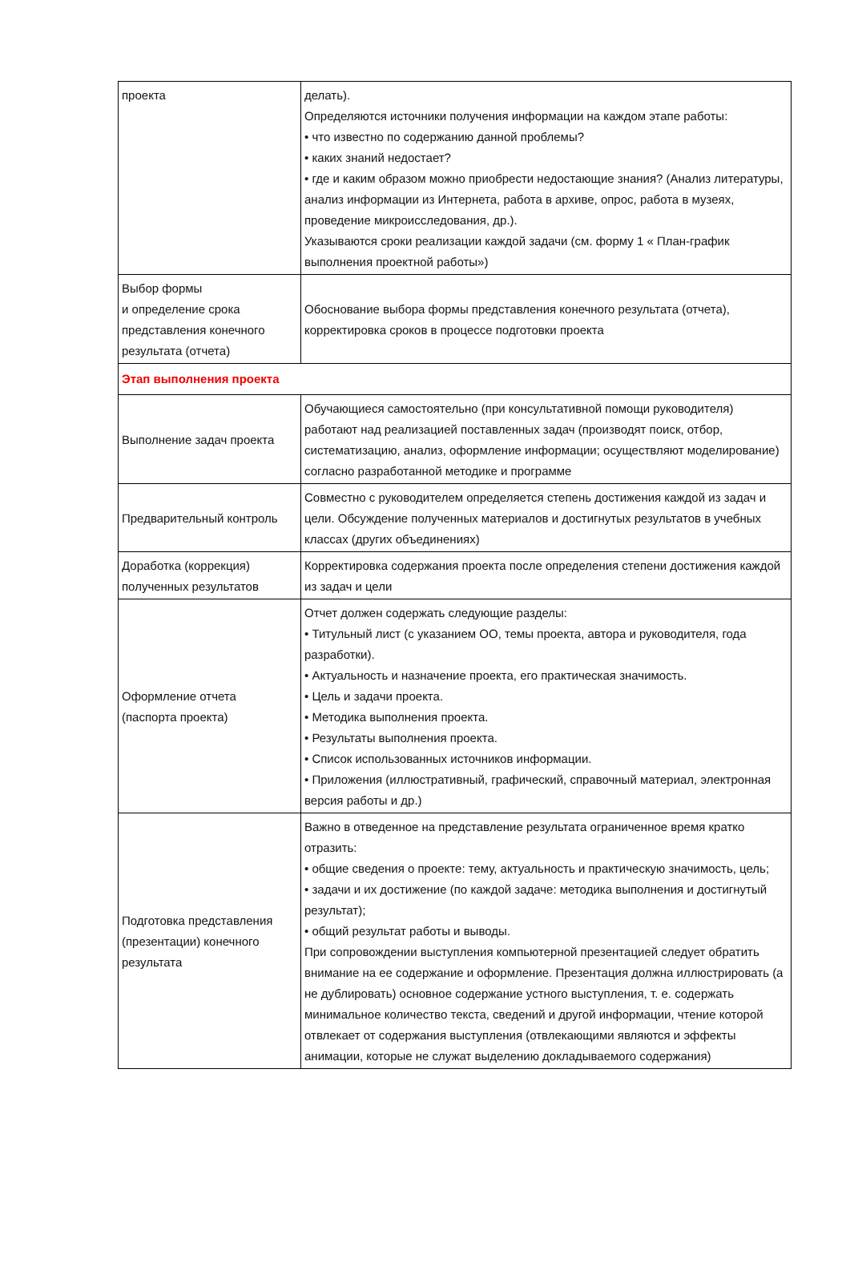| проекта | делать). Определяются источники получения информации на каждом этапе работы: • что известно по содержанию данной проблемы? • каких знаний недостает? • где и каким образом можно приобрести недостающие знания? (Анализ литературы, анализ информации из Интернета, работа в архиве, опрос, работа в музеях, проведение микроисследования, др.). Указываются сроки реализации каждой задачи (см. форму 1 « План-график выполнения проектной работы») |
| Выбор формы и определение срока представления конечного результата (отчета) | Обоснование выбора формы представления конечного результата (отчета), корректировка сроков в процессе подготовки проекта |
| Этап выполнения проекта | |
| Выполнение задач проекта | Обучающиеся самостоятельно (при консультативной помощи руководителя) работают над реализацией поставленных задач (производят поиск, отбор, систематизацию, анализ, оформление информации; осуществляют моделирование) согласно разработанной методике и программе |
| Предварительный контроль | Совместно с руководителем определяется степень достижения каждой из задач и цели. Обсуждение полученных материалов и достигнутых результатов в учебных классах (других объединениях) |
| Доработка (коррекция) полученных результатов | Корректировка содержания проекта после определения степени достижения каждой из задач и цели |
| Оформление отчета (паспорта проекта) | Отчет должен содержать следующие разделы: • Титульный лист (с указанием ОО, темы проекта, автора и руководителя, года разработки). • Актуальность и назначение проекта, его практическая значимость. • Цель и задачи проекта. • Методика выполнения проекта. • Результаты выполнения проекта. • Список использованных источников информации. • Приложения (иллюстративный, графический, справочный материал, электронная версия работы и др.) |
| Подготовка представления (презентации) конечного результата | Важно в отведенное на представление результата ограниченное время кратко отразить: • общие сведения о проекте: тему, актуальность и практическую значимость, цель; • задачи и их достижение (по каждой задаче: методика выполнения и достигнутый результат); • общий результат работы и выводы. При сопровождении выступления компьютерной презентацией следует обратить внимание на ее содержание и оформление. Презентация должна иллюстрировать (а не дублировать) основное содержание устного выступления, т. е. содержать минимальное количество текста, сведений и другой информации, чтение которой отвлекает от содержания выступления (отвлекающими являются и эффекты анимации, которые не служат выделению докладываемого содержания) |